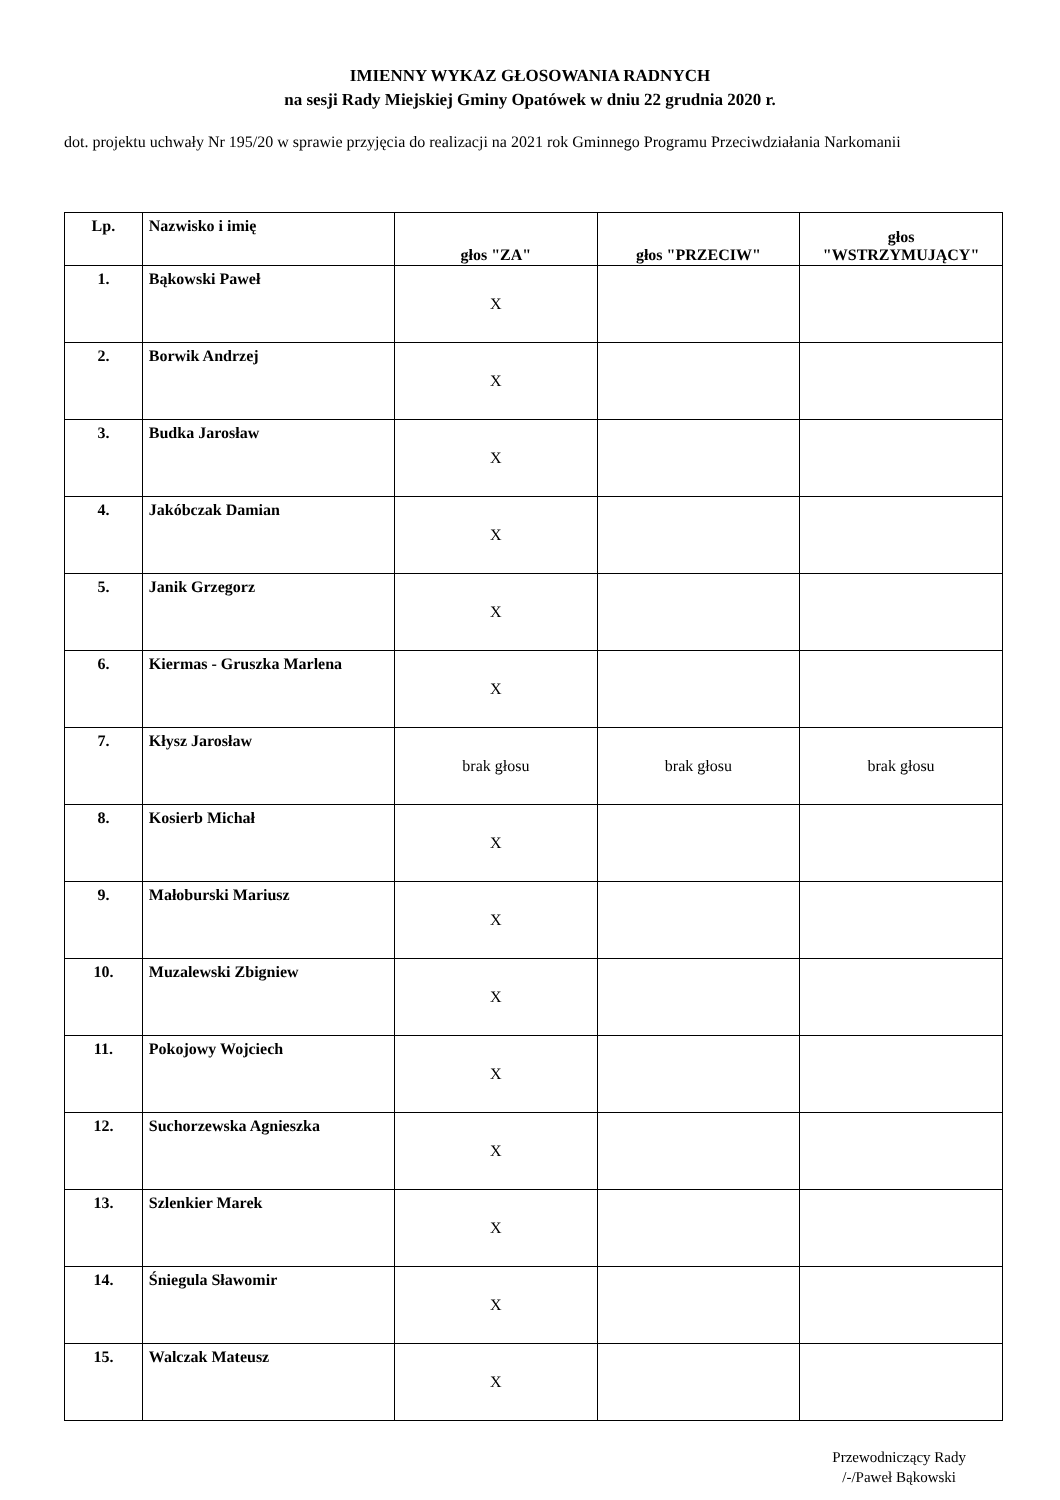IMIENNY WYKAZ GŁOSOWANIA RADNYCH
na sesji Rady Miejskiej Gminy Opatówek w dniu 22 grudnia 2020 r.
dot. projektu uchwały Nr 195/20 w sprawie przyjęcia do realizacji na 2021 rok Gminnego Programu Przeciwdziałania Narkomanii
| Lp. | Nazwisko i imię | głos "ZA" | głos "PRZECIW" | głos "WSTRZYMUJĄCY" |
| --- | --- | --- | --- | --- |
| 1. | Bąkowski Paweł | X | | |
| 2. | Borwik Andrzej | X | | |
| 3. | Budka Jarosław | X | | |
| 4. | Jakóbczak Damian | X | | |
| 5. | Janik Grzegorz | X | | |
| 6. | Kiermas - Gruszka Marlena | X | | |
| 7. | Kłysz Jarosław | brak głosu | brak głosu | brak głosu |
| 8. | Kosierb Michał | X | | |
| 9. | Małoburski Mariusz | X | | |
| 10. | Muzalewski Zbigniew | X | | |
| 11. | Pokojowy Wojciech | X | | |
| 12. | Suchorzewska Agnieszka | X | | |
| 13. | Szlenkier Marek | X | | |
| 14. | Śniegula Sławomir | X | | |
| 15. | Walczak Mateusz | X | | |
Przewodniczący Rady
/-/Paweł Bąkowski